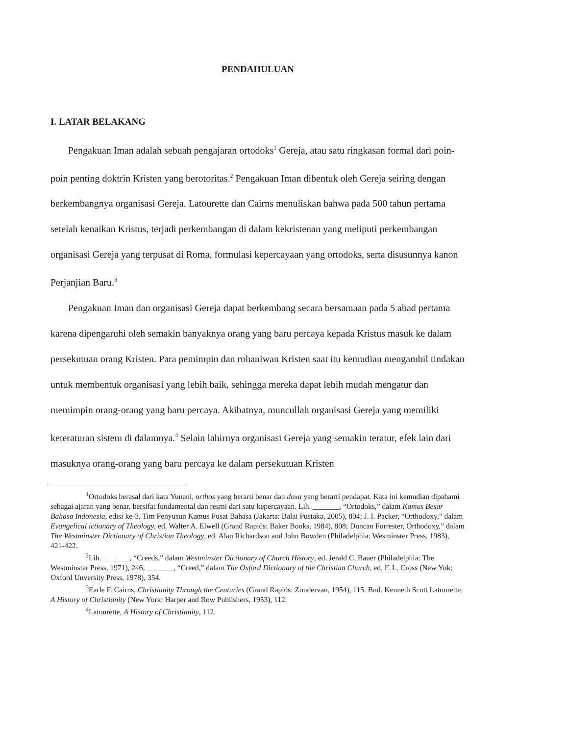PENDAHULUAN
I. LATAR BELAKANG
Pengakuan Iman adalah sebuah pengajaran ortodoks<sup>1</sup> Gereja, atau satu ringkasan formal dari poin-poin penting doktrin Kristen yang berotoritas.<sup>2</sup> Pengakuan Iman dibentuk oleh Gereja seiring dengan berkembangnya organisasi Gereja. Latourette dan Cairns menuliskan bahwa pada 500 tahun pertama setelah kenaikan Kristus, terjadi perkembangan di dalam kekristenan yang meliputi perkembangan organisasi Gereja yang terpusat di Roma, formulasi kepercayaan yang ortodoks, serta disusunnya kanon Perjanjian Baru.<sup>3</sup>
Pengakuan Iman dan organisasi Gereja dapat berkembang secara bersamaan pada 5 abad pertama karena dipengaruhi oleh semakin banyaknya orang yang baru percaya kepada Kristus masuk ke dalam persekutuan orang Kristen. Para pemimpin dan rohaniwan Kristen saat itu kemudian mengambil tindakan untuk membentuk organisasi yang lebih baik, sehingga mereka dapat lebih mudah mengatur dan memimpin orang-orang yang baru percaya. Akibatnya, muncullah organisasi Gereja yang memiliki keteraturan sistem di dalamnya.<sup>4</sup> Selain lahirnya organisasi Gereja yang semakin teratur, efek lain dari masuknya orang-orang yang baru percaya ke dalam persekutuan Kristen
<sup>1</sup> Ortodoks berasal dari kata Yunani, orthos yang berarti benar dan doxa yang berarti pendapat. Kata ini kemudian dipahami sebagai ajaran yang benar, bersifat fundamental dan resmi dari satu kepercayaan. Lih. _______, “Ortodoks,” dalam Kamus Besar Bahasa Indonesia, edisi ke-3, Tim Penyusun Kamus Pusat Bahasa (Jakarta: Balai Pustaka, 2005), 804; J. I. Packer, “Orthodoxy,” dalam Evangelical ictionary of Theology, ed. Walter A. Elwell (Grand Rapids: Baker Books, 1984), 808; Duncan Forrester, Orthodoxy,” dalam The Westminster Dictionary of Christian Theology, ed. Alan Richardson and John Bowden (Philadelphia: Wesminster Press, 1983), 421-422.
<sup>2</sup> Lih. _______, “Creeds,” dalam Westminster Dictionary of Church History, ed. Jerald C. Bauer (Philadelphia: The Westminster Press, 1971), 246; _______, “Creed,” dalam The Oxford Dictionary of the Christian Church, ed. F. L. Cross (New Yok: Oxford Unversity Press, 1978), 354.
<sup>3</sup> Earle F. Cairns, Christianity Through the Centuries (Grand Rapids: Zondervan, 1954), 115. Bnd. Kenneth Scott Latourette, A History of Christianity (New York: Harper and Row Publishers, 1953), 112.
<sup>4</sup> Latourette, A History of Christianity, 112.